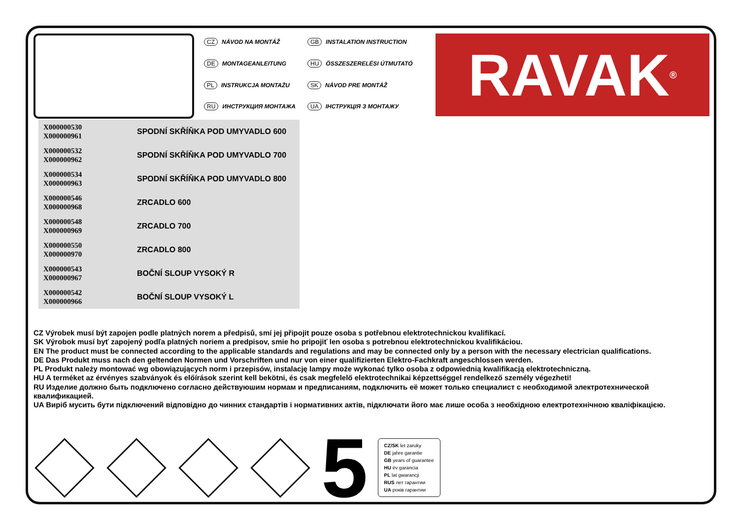CZ NÁVOD NA MONTÁŽ
GB INSTALATION INSTRUCTION
DE MONTAGEANLEITUNG
HU ÖSSZESZERELÉSI ÚTMUTATÓ
PL INSTRUKCJA MONTAŻU
SK NÁVOD PRE MONTÁŽ
RU ИНСТРУКЦИЯ МОНТАЖА
UA ІНСТРУКЦІЯ З МОНТАЖУ
RAVAK<sup>®</sup>
| X000000530 X000000961 | SPODNÍ SKŘÍŇKA POD UMYVADLO 600 |
| X000000532 X000000962 | SPODNÍ SKŘÍŇKA POD UMYVADLO 700 |
| X000000534 X000000963 | SPODNÍ SKŘÍŇKA POD UMYVADLO 800 |
| X000000546 X000000968 | ZRCADLO 600 |
| X000000548 X000000969 | ZRCADLO 700 |
| X000000550 X000000970 | ZRCADLO 800 |
| X000000543 X000000967 | BOČNÍ SLOUP VYSOKÝ R |
| X000000542 X000000966 | BOČNÍ SLOUP VYSOKÝ L |
CZ Výrobek musí být zapojen podle platných norem a předpisů, smí jej připojit pouze osoba s potřebnou elektrotechnickou kvalifikací.
SK Výrobok musí byť zapojený podľa platných noriem a predpisov, smie ho pripojiť len osoba s potrebnou elektrotechnickou kvalifikáciou.
EN The product must be connected according to the applicable standards and regulations and may be connected only by a person with the necessary electrician qualifications.
DE Das Produkt muss nach den geltenden Normen und Vorschriften und nur von einer qualifizierten Elektro-Fachkraft angeschlossen werden.
PL Produkt należy montować wg obowiązujących norm i przepisów, instalację lampy może wykonać tylko osoba z odpowiednią kwalifikacją elektrotechniczną.
HU A terméket az érvényes szabványok és előírások szerint kell bekötni, és csak megfelelő elektrotechnikai képzettséggel rendelkező személy végezheti!
RU Изделие должно быть подключено согласно действуюшим нормам и предписаниям, подключить её может только специалист с необходимой электротехнической квалификацией.
UA Виріб мусить бути підключений відповідно до чинних стандартів і нормативних актів, підключати його має лише особа з необхідною електротехнічною кваліфікацією.
5
CZ/SK let zaruky
DE jahre garantie
GB years of guarantee
HU év garancia
PL lat gwarancji
RUS лет гарантии
UA років гарантии